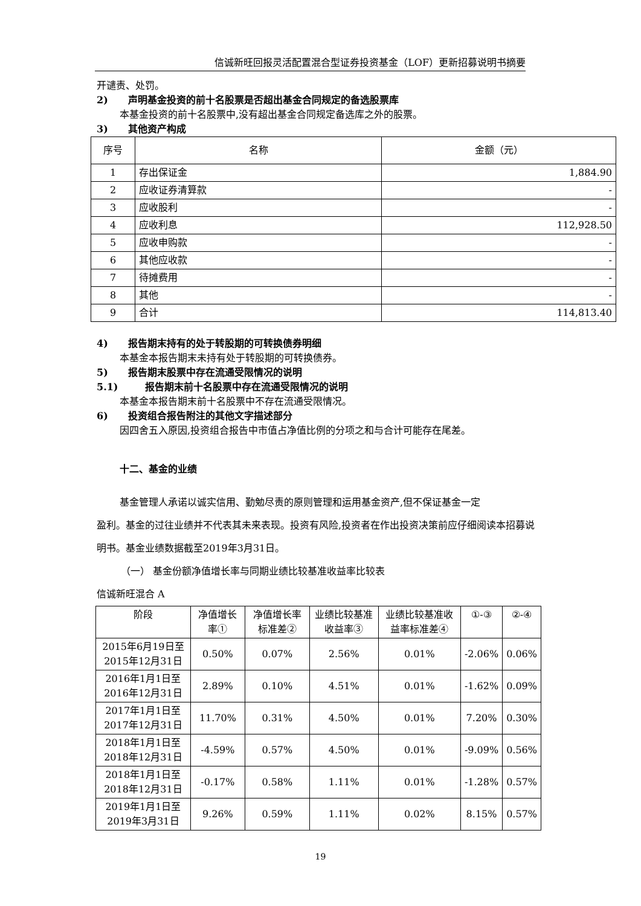信诚新旺回报灵活配置混合型证券投资基金（LOF）更新招募说明书摘要
开谴责、处罚。
2) 声明基金投资的前十名股票是否超出基金合同规定的备选股票库
本基金投资的前十名股票中,没有超出基金合同规定备选库之外的股票。
3) 其他资产构成
| 序号 | 名称 | 金额（元） |
| --- | --- | --- |
| 1 | 存出保证金 | 1,884.90 |
| 2 | 应收证券清算款 | - |
| 3 | 应收股利 | - |
| 4 | 应收利息 | 112,928.50 |
| 5 | 应收申购款 | - |
| 6 | 其他应收款 | - |
| 7 | 待摊费用 | - |
| 8 | 其他 | - |
| 9 | 合计 | 114,813.40 |
4) 报告期末持有的处于转股期的可转换债券明细
本基金本报告期末未持有处于转股期的可转换债券。
5) 报告期末股票中存在流通受限情况的说明
5.1) 报告期末前十名股票中存在流通受限情况的说明
本基金本报告期末前十名股票中不存在流通受限情况。
6) 投资组合报告附注的其他文字描述部分
因四舍五入原因,投资组合报告中市值占净值比例的分项之和与合计可能存在尾差。
十二、基金的业绩
基金管理人承诺以诚实信用、勤勉尽责的原则管理和运用基金资产,但不保证基金一定
盈利。基金的过往业绩并不代表其未来表现。投资有风险,投资者在作出投资决策前应仔细阅读本招募说明书。基金业绩数据截至2019年3月31日。
（一） 基金份额净值增长率与同期业绩比较基准收益率比较表
信诚新旺混合 A
| 阶段 | 净值增长率① | 净值增长率标准差② | 业绩比较基准收益率③ | 业绩比较基准收益率标准差④ | ①-③ | ②-④ |
| --- | --- | --- | --- | --- | --- | --- |
| 2015年6月19日至2015年12月31日 | 0.50% | 0.07% | 2.56% | 0.01% | -2.06% | 0.06% |
| 2016年1月1日至2016年12月31日 | 2.89% | 0.10% | 4.51% | 0.01% | -1.62% | 0.09% |
| 2017年1月1日至2017年12月31日 | 11.70% | 0.31% | 4.50% | 0.01% | 7.20% | 0.30% |
| 2018年1月1日至2018年12月31日 | -4.59% | 0.57% | 4.50% | 0.01% | -9.09% | 0.56% |
| 2018年1月1日至2018年12月31日 | -0.17% | 0.58% | 1.11% | 0.01% | -1.28% | 0.57% |
| 2019年1月1日至2019年3月31日 | 9.26% | 0.59% | 1.11% | 0.02% | 8.15% | 0.57% |
19